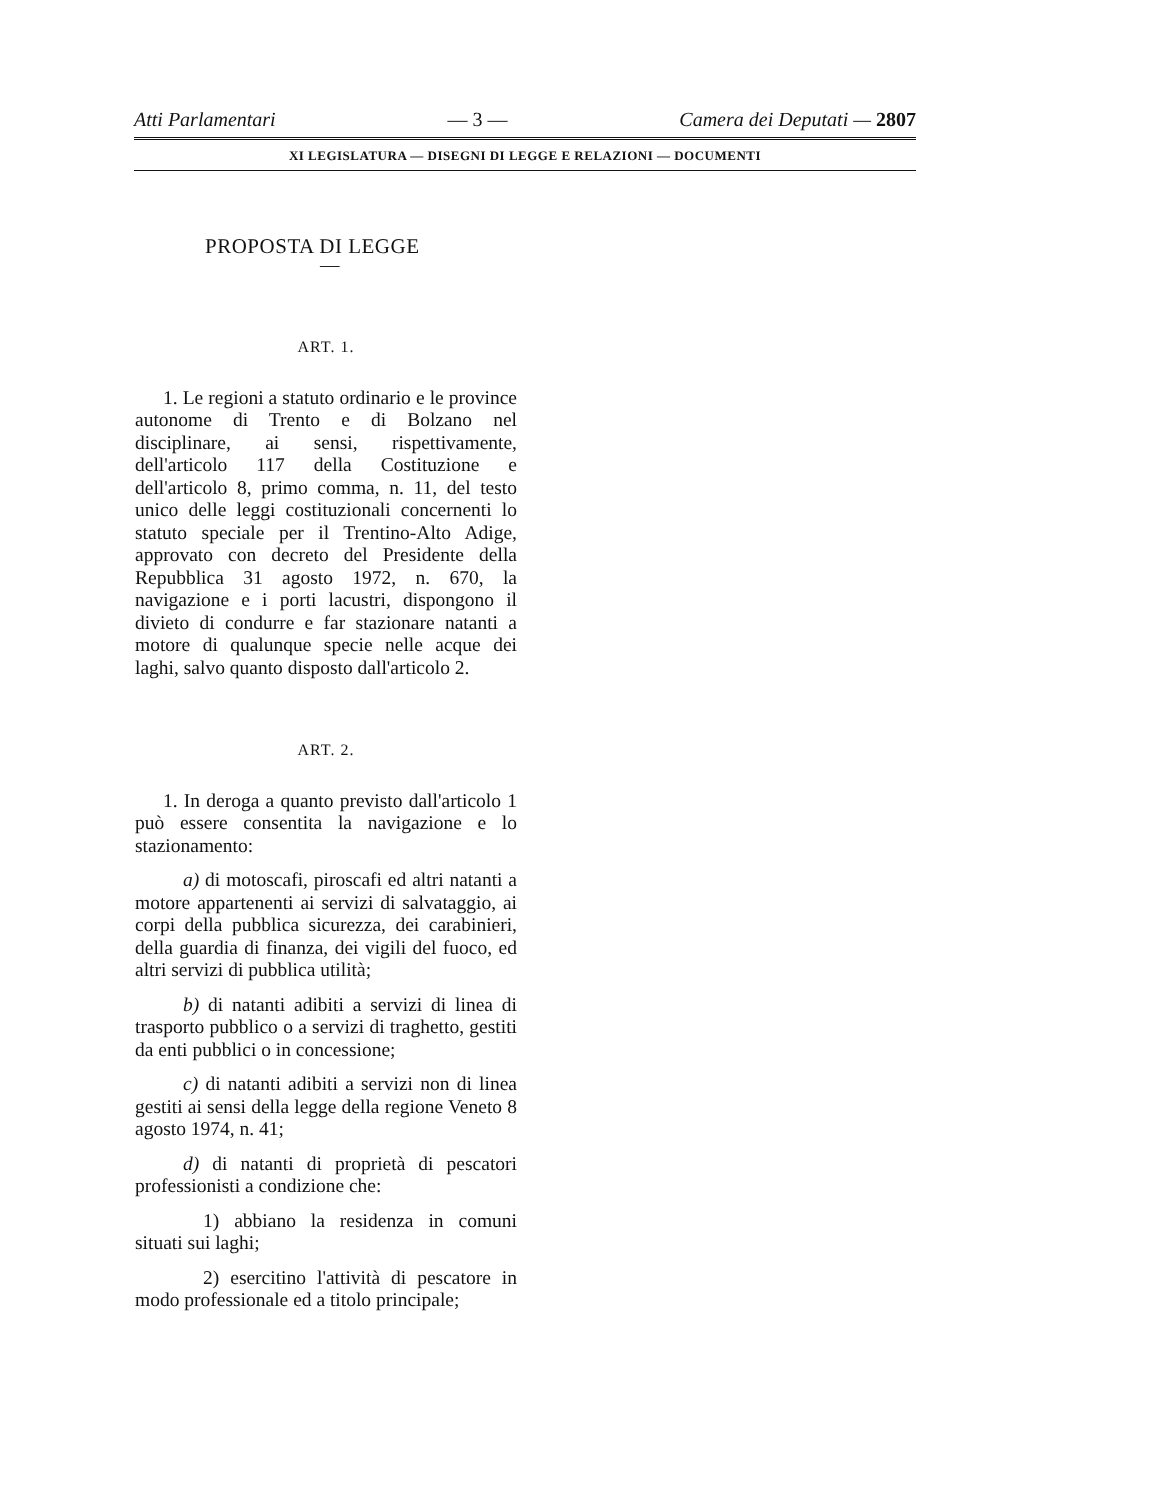Atti Parlamentari — 3 — Camera dei Deputati — 2807
XI LEGISLATURA — DISEGNI DI LEGGE E RELAZIONI — DOCUMENTI
PROPOSTA DI LEGGE
—
ART. 1.
1. Le regioni a statuto ordinario e le province autonome di Trento e di Bolzano nel disciplinare, ai sensi, rispettivamente, dell'articolo 117 della Costituzione e dell'articolo 8, primo comma, n. 11, del testo unico delle leggi costituzionali concernenti lo statuto speciale per il Trentino-Alto Adige, approvato con decreto del Presidente della Repubblica 31 agosto 1972, n. 670, la navigazione e i porti lacustri, dispongono il divieto di condurre e far stazionare natanti a motore di qualunque specie nelle acque dei laghi, salvo quanto disposto dall'articolo 2.
ART. 2.
1. In deroga a quanto previsto dall'articolo 1 può essere consentita la navigazione e lo stazionamento:
a) di motoscafi, piroscafi ed altri natanti a motore appartenenti ai servizi di salvataggio, ai corpi della pubblica sicurezza, dei carabinieri, della guardia di finanza, dei vigili del fuoco, ed altri servizi di pubblica utilità;
b) di natanti adibiti a servizi di linea di trasporto pubblico o a servizi di traghetto, gestiti da enti pubblici o in concessione;
c) di natanti adibiti a servizi non di linea gestiti ai sensi della legge della regione Veneto 8 agosto 1974, n. 41;
d) di natanti di proprietà di pescatori professionisti a condizione che:
1) abbiano la residenza in comuni situati sui laghi;
2) esercitino l'attività di pescatore in modo professionale ed a titolo principale;